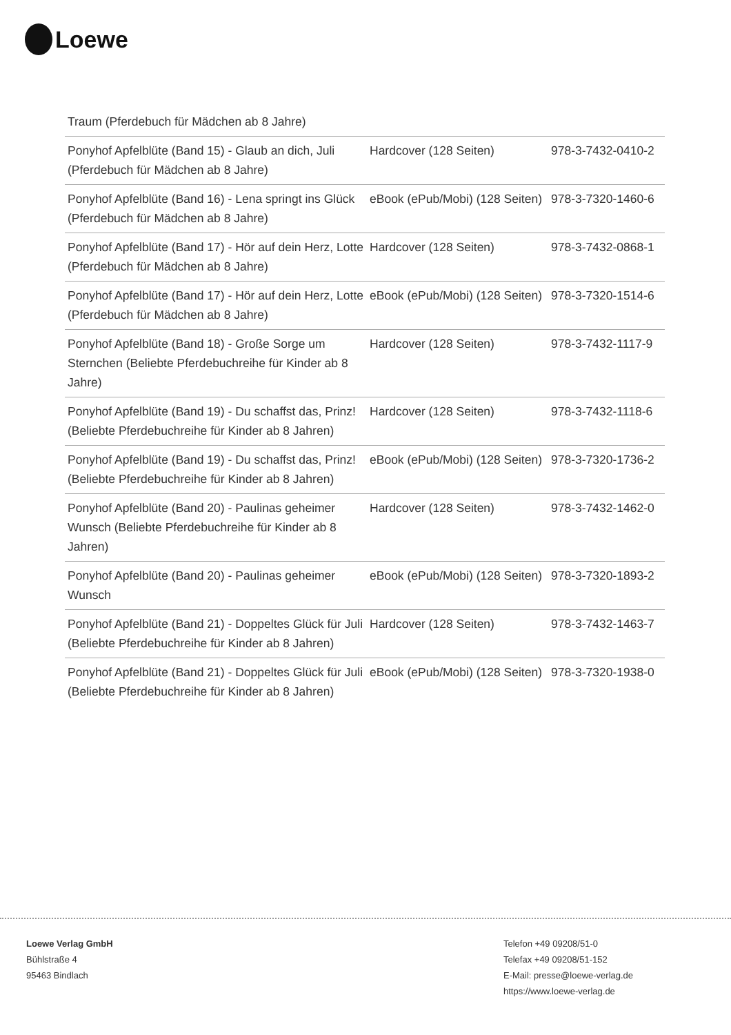Loewe
| Traum (Pferdebuch für Mädchen ab 8 Jahre) | | |
| Ponyhof Apfelblüte (Band 15) - Glaub an dich, Juli (Pferdebuch für Mädchen ab 8 Jahre) | Hardcover (128 Seiten) | 978-3-7432-0410-2 |
| Ponyhof Apfelblüte (Band 16) - Lena springt ins Glück (Pferdebuch für Mädchen ab 8 Jahre) | eBook (ePub/Mobi) (128 Seiten) | 978-3-7320-1460-6 |
| Ponyhof Apfelblüte (Band 17) - Hör auf dein Herz, Lotte (Pferdebuch für Mädchen ab 8 Jahre) | Hardcover (128 Seiten) | 978-3-7432-0868-1 |
| Ponyhof Apfelblüte (Band 17) - Hör auf dein Herz, Lotte (Pferdebuch für Mädchen ab 8 Jahre) | eBook (ePub/Mobi) (128 Seiten) | 978-3-7320-1514-6 |
| Ponyhof Apfelblüte (Band 18) - Große Sorge um Sternchen (Beliebte Pferdebuchreihe für Kinder ab 8 Jahre) | Hardcover (128 Seiten) | 978-3-7432-1117-9 |
| Ponyhof Apfelblüte (Band 19) - Du schaffst das, Prinz! (Beliebte Pferdebuchreihe für Kinder ab 8 Jahren) | Hardcover (128 Seiten) | 978-3-7432-1118-6 |
| Ponyhof Apfelblüte (Band 19) - Du schaffst das, Prinz! (Beliebte Pferdebuchreihe für Kinder ab 8 Jahren) | eBook (ePub/Mobi) (128 Seiten) | 978-3-7320-1736-2 |
| Ponyhof Apfelblüte (Band 20) - Paulinas geheimer Wunsch (Beliebte Pferdebuchreihe für Kinder ab 8 Jahren) | Hardcover (128 Seiten) | 978-3-7432-1462-0 |
| Ponyhof Apfelblüte (Band 20) - Paulinas geheimer Wunsch | eBook (ePub/Mobi) (128 Seiten) | 978-3-7320-1893-2 |
| Ponyhof Apfelblüte (Band 21) - Doppeltes Glück für Juli (Beliebte Pferdebuchreihe für Kinder ab 8 Jahren) | Hardcover (128 Seiten) | 978-3-7432-1463-7 |
| Ponyhof Apfelblüte (Band 21) - Doppeltes Glück für Juli (Beliebte Pferdebuchreihe für Kinder ab 8 Jahren) | eBook (ePub/Mobi) (128 Seiten) | 978-3-7320-1938-0 |
Loewe Verlag GmbH
Bühlstraße 4
95463 Bindlach
Telefon +49 09208/51-0
Telefax +49 09208/51-152
E-Mail: presse@loewe-verlag.de
https://www.loewe-verlag.de